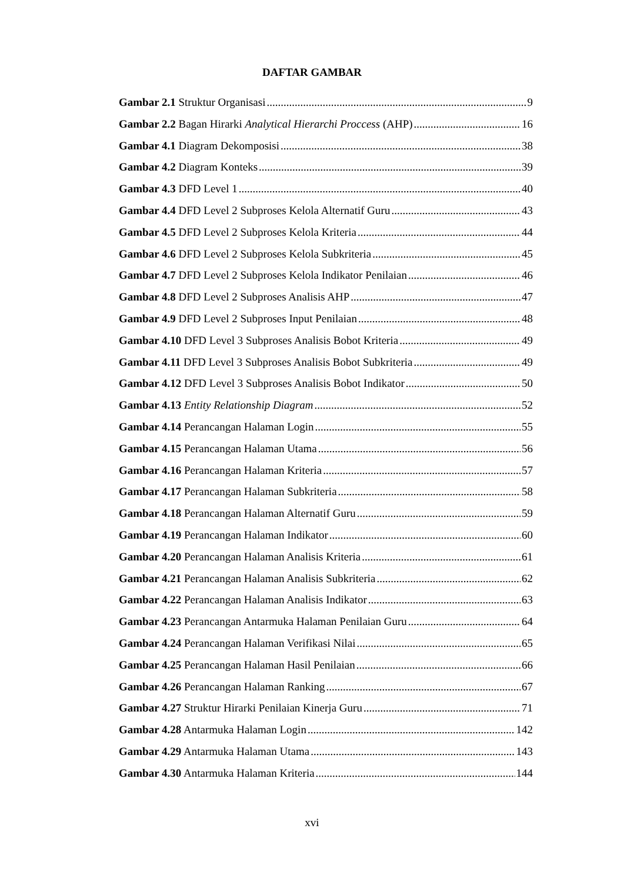DAFTAR GAMBAR
Gambar 2.1 Struktur Organisasi 9
Gambar 2.2 Bagan Hirarki Analytical Hierarchi Proccess (AHP) 16
Gambar 4.1 Diagram Dekomposisi 38
Gambar 4.2 Diagram Konteks 39
Gambar 4.3 DFD Level 1 40
Gambar 4.4 DFD Level 2 Subproses Kelola Alternatif Guru 43
Gambar 4.5 DFD Level 2 Subproses Kelola Kriteria 44
Gambar 4.6 DFD Level 2 Subproses Kelola Subkriteria 45
Gambar 4.7 DFD Level 2 Subproses Kelola Indikator Penilaian 46
Gambar 4.8 DFD Level 2 Subproses Analisis AHP 47
Gambar 4.9 DFD Level 2 Subproses Input Penilaian 48
Gambar 4.10 DFD Level 3 Subproses Analisis Bobot Kriteria 49
Gambar 4.11 DFD Level 3 Subproses Analisis Bobot Subkriteria 49
Gambar 4.12 DFD Level 3 Subproses Analisis Bobot Indikator 50
Gambar 4.13 Entity Relationship Diagram 52
Gambar 4.14 Perancangan Halaman Login 55
Gambar 4.15 Perancangan Halaman Utama 56
Gambar 4.16 Perancangan Halaman Kriteria 57
Gambar 4.17 Perancangan Halaman Subkriteria 58
Gambar 4.18 Perancangan Halaman Alternatif Guru 59
Gambar 4.19 Perancangan Halaman Indikator 60
Gambar 4.20 Perancangan Halaman Analisis Kriteria 61
Gambar 4.21 Perancangan Halaman Analisis Subkriteria 62
Gambar 4.22 Perancangan Halaman Analisis Indikator 63
Gambar 4.23 Perancangan Antarmuka Halaman Penilaian Guru 64
Gambar 4.24 Perancangan Halaman Verifikasi Nilai 65
Gambar 4.25 Perancangan Halaman Hasil Penilaian 66
Gambar 4.26 Perancangan Halaman Ranking 67
Gambar 4.27 Struktur Hirarki Penilaian Kinerja Guru 71
Gambar 4.28 Antarmuka Halaman Login 142
Gambar 4.29 Antarmuka Halaman Utama 143
Gambar 4.30 Antarmuka Halaman Kriteria 144
xvi